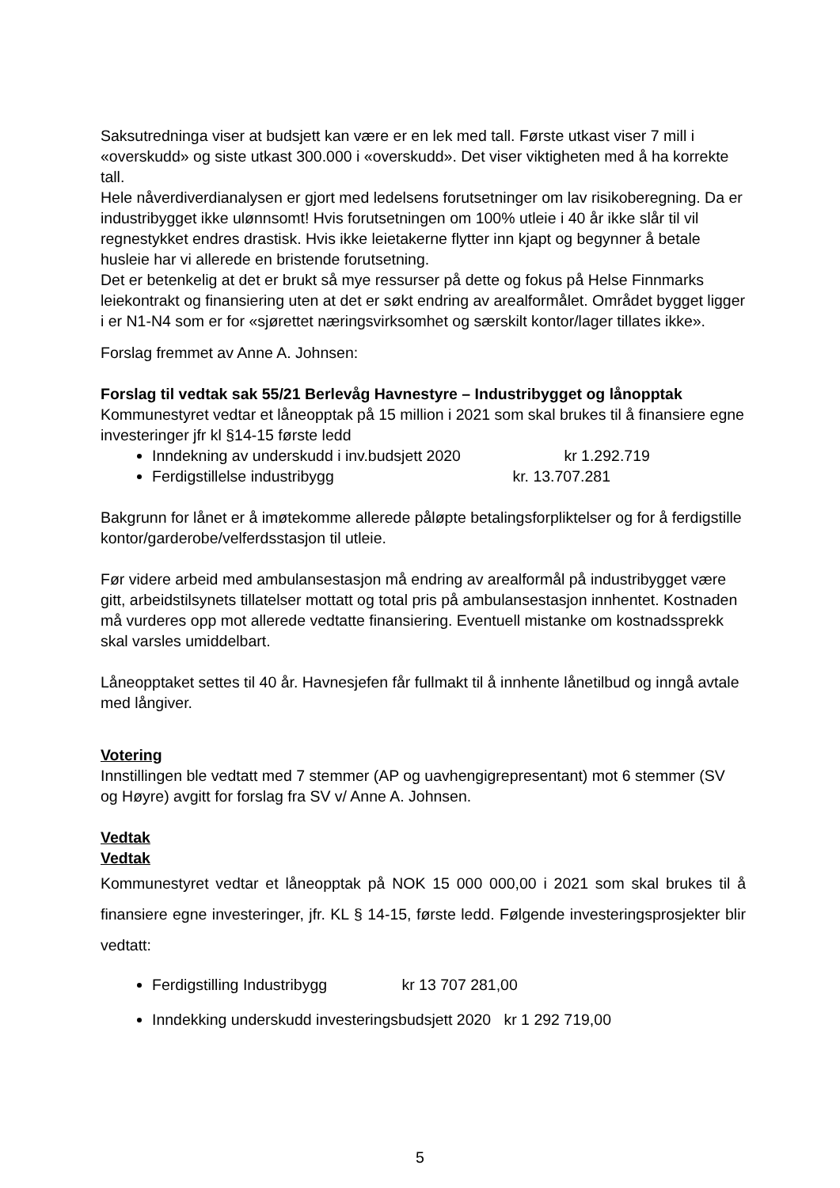Saksutredninga viser at budsjett kan være er en lek med tall. Første utkast viser 7 mill i «overskudd» og siste utkast 300.000 i «overskudd». Det viser viktigheten med å ha korrekte tall.
Hele nåverdiverdianalysen er gjort med ledelsens forutsetninger om lav risikoberegning. Da er industribygget ikke ulønnsomt! Hvis forutsetningen om 100% utleie i 40 år ikke slår til vil regnestykket endres drastisk. Hvis ikke leietakerne flytter inn kjapt og begynner å betale husleie har vi allerede en bristende forutsetning.
Det er betenkelig at det er brukt så mye ressurser på dette og fokus på Helse Finnmarks leiekontrakt og finansiering uten at det er søkt endring av arealformålet. Området bygget ligger i er N1-N4 som er for «sjørettet næringsvirksomhet og særskilt kontor/lager tillates ikke».
Forslag fremmet av Anne A. Johnsen:
Forslag til vedtak sak 55/21 Berlevåg Havnestyre – Industribygget og lånopptak
Kommunestyret vedtar et låneopptak på 15 million i 2021 som skal brukes til å finansiere egne investeringer jfr kl §14-15 første ledd
Inndekning av underskudd i inv.budsjett 2020 kr 1.292.719
Ferdigstillelse industribygg kr. 13.707.281
Bakgrunn for lånet er å imøtekomme allerede påløpte betalingsforpliktelser og for å ferdigstille kontor/garderobe/velferdsstasjon til utleie.
Før videre arbeid med ambulansestasjon må endring av arealformål på industribygget være gitt, arbeidstilsynets tillatelser mottatt og total pris på ambulansestasjon innhentet. Kostnaden må vurderes opp mot allerede vedtatte finansiering. Eventuell mistanke om kostnadssprekk skal varsles umiddelbart.
Låneopptaket settes til 40 år. Havnesjefen får fullmakt til å innhente lånetilbud og inngå avtale med långiver.
Votering
Innstillingen ble vedtatt med 7 stemmer (AP og uavhengigrepresentant) mot 6 stemmer (SV og Høyre) avgitt for forslag fra SV v/ Anne A. Johnsen.
Vedtak
Vedtak
Kommunestyret vedtar et låneopptak på NOK 15 000 000,00 i 2021 som skal brukes til å finansiere egne investeringer, jfr. KL § 14-15, første ledd. Følgende investeringsprosjekter blir vedtatt:
Ferdigstilling Industribygg kr 13 707 281,00
Inndekking underskudd investeringsbudsjett 2020 kr 1 292 719,00
5